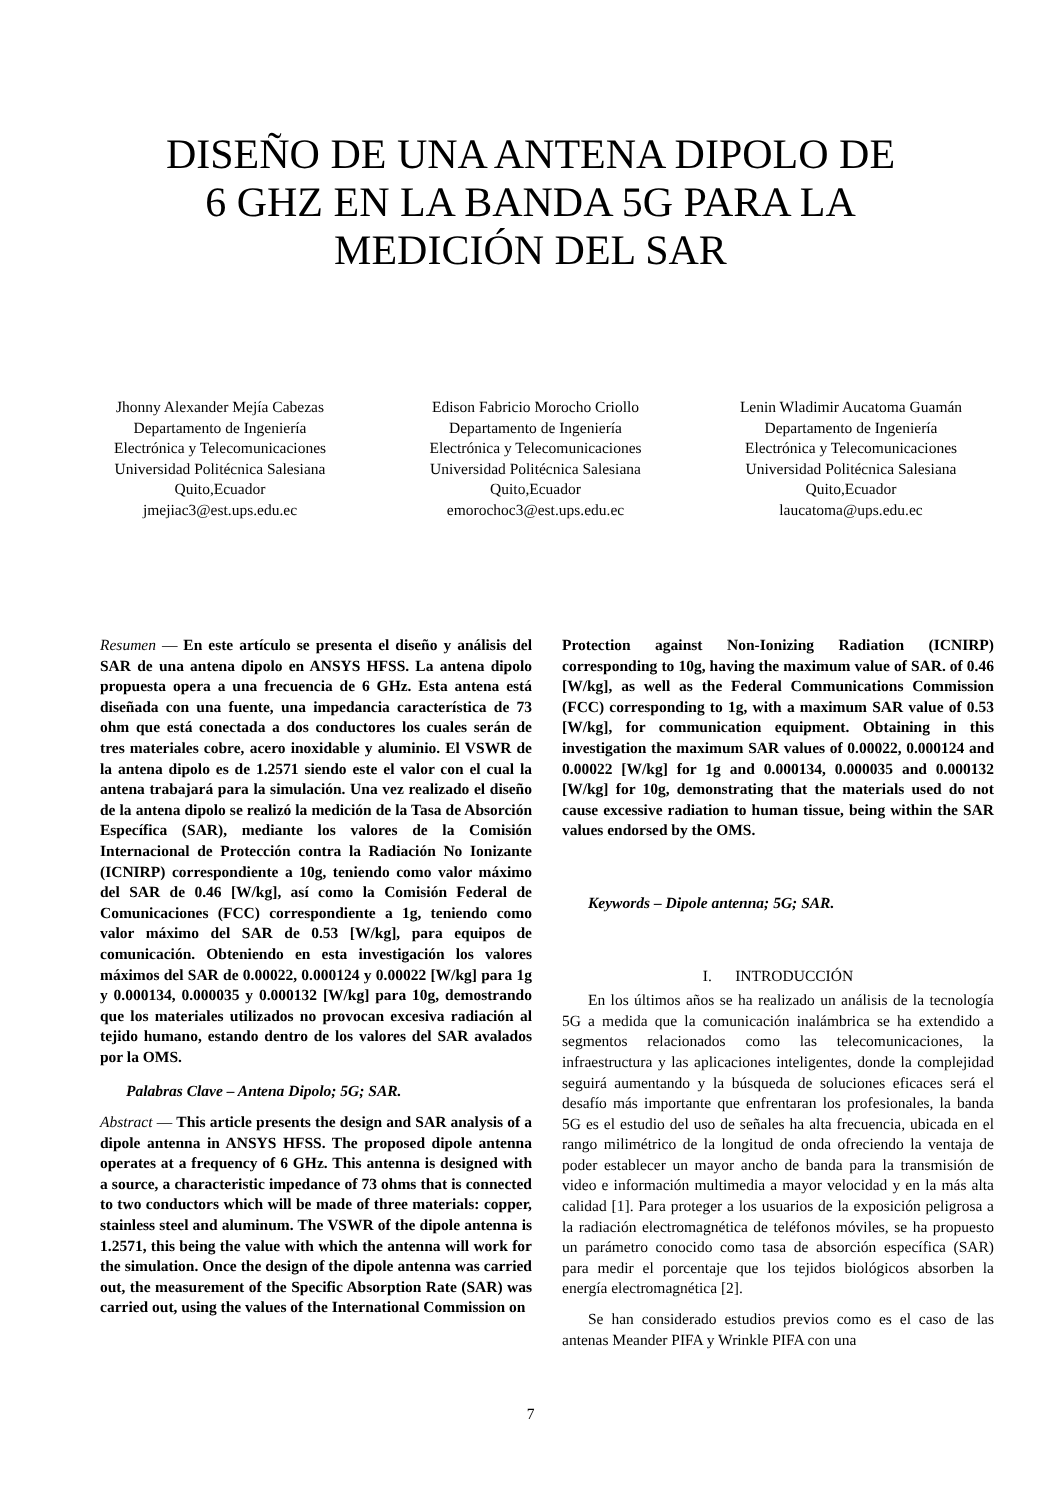DISEÑO DE UNA ANTENA DIPOLO DE
6 GHZ EN LA BANDA 5G PARA LA
MEDICIÓN DEL SAR
Jhonny Alexander Mejía Cabezas
Departamento de Ingeniería
Electrónica y Telecomunicaciones
Universidad Politécnica Salesiana
Quito,Ecuador
jmejiac3@est.ups.edu.ec
Edison Fabricio Morocho Criollo
Departamento de Ingeniería
Electrónica y Telecomunicaciones
Universidad Politécnica Salesiana
Quito,Ecuador
emorochoc3@est.ups.edu.ec
Lenin Wladimir Aucatoma Guamán
Departamento de Ingeniería
Electrónica y Telecomunicaciones
Universidad Politécnica Salesiana
Quito,Ecuador
laucatoma@ups.edu.ec
Resumen — En este artículo se presenta el diseño y análisis del SAR de una antena dipolo en ANSYS HFSS. La antena dipolo propuesta opera a una frecuencia de 6 GHz. Esta antena está diseñada con una fuente, una impedancia característica de 73 ohm que está conectada a dos conductores los cuales serán de tres materiales cobre, acero inoxidable y aluminio. El VSWR de la antena dipolo es de 1.2571 siendo este el valor con el cual la antena trabajará para la simulación. Una vez realizado el diseño de la antena dipolo se realizó la medición de la Tasa de Absorción Específica (SAR), mediante los valores de la Comisión Internacional de Protección contra la Radiación No Ionizante (ICNIRP) correspondiente a 10g, teniendo como valor máximo del SAR de 0.46 [W/kg], así como la Comisión Federal de Comunicaciones (FCC) correspondiente a 1g, teniendo como valor máximo del SAR de 0.53 [W/kg], para equipos de comunicación. Obteniendo en esta investigación los valores máximos del SAR de 0.00022, 0.000124 y 0.00022 [W/kg] para 1g y 0.000134, 0.000035 y 0.000132 [W/kg] para 10g, demostrando que los materiales utilizados no provocan excesiva radiación al tejido humano, estando dentro de los valores del SAR avalados por la OMS.
Palabras Clave – Antena Dipolo; 5G; SAR.
Abstract — This article presents the design and SAR analysis of a dipole antenna in ANSYS HFSS. The proposed dipole antenna operates at a frequency of 6 GHz. This antenna is designed with a source, a characteristic impedance of 73 ohms that is connected to two conductors which will be made of three materials: copper, stainless steel and aluminum. The VSWR of the dipole antenna is 1.2571, this being the value with which the antenna will work for the simulation. Once the design of the dipole antenna was carried out, the measurement of the Specific Absorption Rate (SAR) was carried out, using the values of the International Commission on
Protection against Non-Ionizing Radiation (ICNIRP) corresponding to 10g, having the maximum value of SAR. of 0.46 [W/kg], as well as the Federal Communications Commission (FCC) corresponding to 1g, with a maximum SAR value of 0.53 [W/kg], for communication equipment. Obtaining in this investigation the maximum SAR values of 0.00022, 0.000124 and 0.00022 [W/kg] for 1g and 0.000134, 0.000035 and 0.000132 [W/kg] for 10g, demonstrating that the materials used do not cause excessive radiation to human tissue, being within the SAR values endorsed by the OMS.
Keywords – Dipole antenna; 5G; SAR.
I. INTRODUCCIÓN
En los últimos años se ha realizado un análisis de la tecnología 5G a medida que la comunicación inalámbrica se ha extendido a segmentos relacionados como las telecomunicaciones, la infraestructura y las aplicaciones inteligentes, donde la complejidad seguirá aumentando y la búsqueda de soluciones eficaces será el desafío más importante que enfrentaran los profesionales, la banda 5G es el estudio del uso de señales ha alta frecuencia, ubicada en el rango milimétrico de la longitud de onda ofreciendo la ventaja de poder establecer un mayor ancho de banda para la transmisión de video e información multimedia a mayor velocidad y en la más alta calidad [1]. Para proteger a los usuarios de la exposición peligrosa a la radiación electromagnética de teléfonos móviles, se ha propuesto un parámetro conocido como tasa de absorción específica (SAR) para medir el porcentaje que los tejidos biológicos absorben la energía electromagnética [2].
Se han considerado estudios previos como es el caso de las antenas Meander PIFA y Wrinkle PIFA con una
7